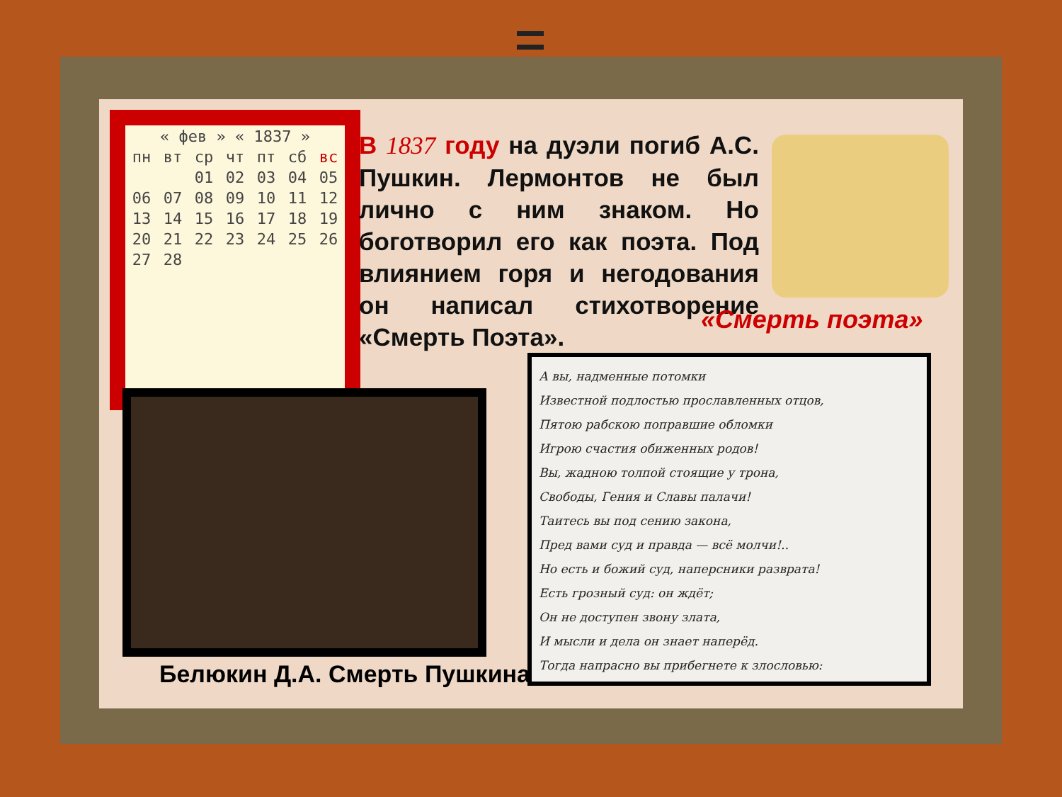| « фев » « 1837 » | | | | | | |
| пн | вт | ср | чт | пт | сб | вс |
| | | 01 | 02 | 03 | 04 | 05 |
| 06 | 07 | 08 | 09 | 10 | 11 | 12 |
| 13 | 14 | 15 | 16 | 17 | 18 | 19 |
| 20 | 21 | 22 | 23 | 24 | 25 | 26 |
| 27 | 28 | | | | | |
В 1837 году на дуэли погиб А.С. Пушкин. Лермонтов не был лично с ним знаком. Но боготворил его как поэта. Под влиянием горя и негодования он написал стихотворение «Смерть Поэта».
«Смерть поэта»
Белюкин Д.А. Смерть Пушкина
А вы, надменные потомки
Известной подлостью прославленных отцов,
Пятою рабскою поправшие обломки
Игрою счастия обиженных родов!
Вы, жадною толпой стоящие у трона,
Свободы, Гения и Славы палачи!
Таитесь вы под сению закона,
Пред вами суд и правда — всё молчи!..
Но есть и божий суд, наперсники разврата!
Есть грозный суд: он ждёт;
Он не доступен звону злата,
И мысли и дела он знает наперёд.
Тогда напрасно вы прибегнете к злословью: